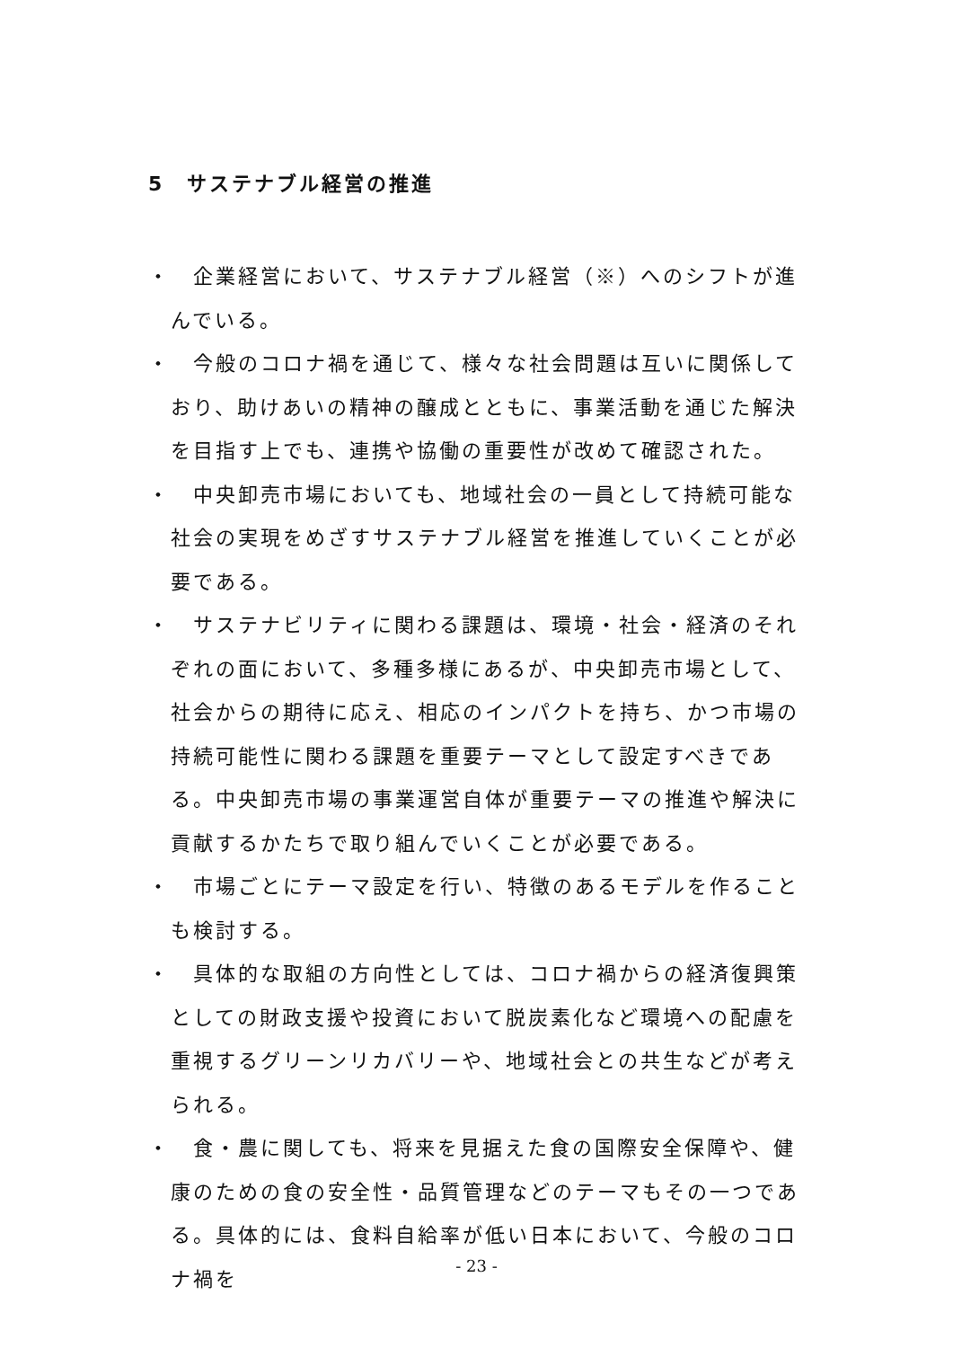5　サステナブル経営の推進
・　企業経営において、サステナブル経営（※）へのシフトが進んでいる。
・　今般のコロナ禍を通じて、様々な社会問題は互いに関係しており、助けあいの精神の醸成とともに、事業活動を通じた解決を目指す上でも、連携や協働の重要性が改めて確認された。
・　中央卸売市場においても、地域社会の一員として持続可能な社会の実現をめざすサステナブル経営を推進していくことが必要である。
・　サステナビリティに関わる課題は、環境・社会・経済のそれぞれの面において、多種多様にあるが、中央卸売市場として、社会からの期待に応え、相応のインパクトを持ち、かつ市場の持続可能性に関わる課題を重要テーマとして設定すべきである。中央卸売市場の事業運営自体が重要テーマの推進や解決に貢献するかたちで取り組んでいくことが必要である。
・　市場ごとにテーマ設定を行い、特徴のあるモデルを作ることも検討する。
・　具体的な取組の方向性としては、コロナ禍からの経済復興策としての財政支援や投資において脱炭素化など環境への配慮を重視するグリーンリカバリーや、地域社会との共生などが考えられる。
・　食・農に関しても、将来を見据えた食の国際安全保障や、健康のための食の安全性・品質管理などのテーマもその一つである。具体的には、食料自給率が低い日本において、今般のコロナ禍を
- 23 -